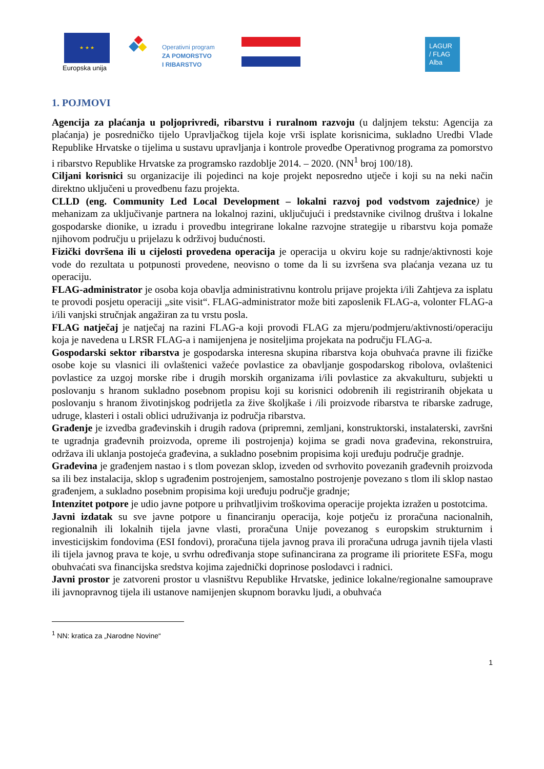★ ★ ★
Europska unija
Operativni program
ZA POMORSTVO
I RIBARSTVO
LAGUR
/ FLAG
Alba
1. POJMOVI
Agencija za plaćanja u poljoprivredi, ribarstvu i ruralnom razvoju (u daljnjem tekstu: Agencija za plaćanja) je posredničko tijelo Upravljačkog tijela koje vrši isplate korisnicima, sukladno Uredbi Vlade Republike Hrvatske o tijelima u sustavu upravljanja i kontrole provedbe Operativnog programa za pomorstvo i ribarstvo Republike Hrvatske za programsko razdoblje 2014. – 2020. (NN<sup>1</sup> broj 100/18).
Ciljani korisnici su organizacije ili pojedinci na koje projekt neposredno utječe i koji su na neki način direktno uključeni u provedbenu fazu projekta.
CLLD (eng. Community Led Local Development – lokalni razvoj pod vodstvom zajednice) je mehanizam za uključivanje partnera na lokalnoj razini, uključujući i predstavnike civilnog društva i lokalne gospodarske dionike, u izradu i provedbu integrirane lokalne razvojne strategije u ribarstvu koja pomaže njihovom području u prijelazu k održivoj budućnosti.
Fizički dovršena ili u cijelosti provedena operacija je operacija u okviru koje su radnje/aktivnosti koje vode do rezultata u potpunosti provedene, neovisno o tome da li su izvršena sva plaćanja vezana uz tu operaciju.
FLAG-administrator je osoba koja obavlja administrativnu kontrolu prijave projekta i/ili Zahtjeva za isplatu te provodi posjetu operaciji „site visit“. FLAG-administrator može biti zaposlenik FLAG-a, volonter FLAG-a i/ili vanjski stručnjak angažiran za tu vrstu posla.
FLAG natječaj je natječaj na razini FLAG-a koji provodi FLAG za mjeru/podmjeru/aktivnosti/operaciju koja je navedena u LRSR FLAG-a i namijenjena je nositeljima projekata na području FLAG-a.
Gospodarski sektor ribarstva je gospodarska interesna skupina ribarstva koja obuhvaća pravne ili fizičke osobe koje su vlasnici ili ovlaštenici važeće povlastice za obavljanje gospodarskog ribolova, ovlaštenici povlastice za uzgoj morske ribe i drugih morskih organizama i/ili povlastice za akvakulturu, subjekti u poslovanju s hranom sukladno posebnom propisu koji su korisnici odobrenih ili registriranih objekata u poslovanju s hranom životinjskog podrijetla za žive školjkaše i /ili proizvode ribarstva te ribarske zadruge, udruge, klasteri i ostali oblici udruživanja iz područja ribarstva.
Građenje je izvedba građevinskih i drugih radova (pripremni, zemljani, konstruktorski, instalaterski, završni te ugradnja građevnih proizvoda, opreme ili postrojenja) kojima se gradi nova građevina, rekonstruira, održava ili uklanja postojeća građevina, a sukladno posebnim propisima koji uređuju područje gradnje.
Građevina je građenjem nastao i s tlom povezan sklop, izveden od svrhovito povezanih građevnih proizvoda sa ili bez instalacija, sklop s ugrađenim postrojenjem, samostalno postrojenje povezano s tlom ili sklop nastao građenjem, a sukladno posebnim propisima koji uređuju područje gradnje;
Intenzitet potpore je udio javne potpore u prihvatljivim troškovima operacije projekta izražen u postotcima.
Javni izdatak su sve javne potpore u financiranju operacija, koje potječu iz proračuna nacionalnih, regionalnih ili lokalnih tijela javne vlasti, proračuna Unije povezanog s europskim strukturnim i investicijskim fondovima (ESI fondovi), proračuna tijela javnog prava ili proračuna udruga javnih tijela vlasti ili tijela javnog prava te koje, u svrhu određivanja stope sufinancirana za programe ili prioritete ESFa, mogu obuhvaćati sva financijska sredstva kojima zajednički doprinose poslodavci i radnici.
Javni prostor je zatvoreni prostor u vlasništvu Republike Hrvatske, jedinice lokalne/regionalne samouprave ili javnopravnog tijela ili ustanove namijenjen skupnom boravku ljudi, a obuhvaća
<sup>1</sup> NN: kratica za „Narodne Novine“
1